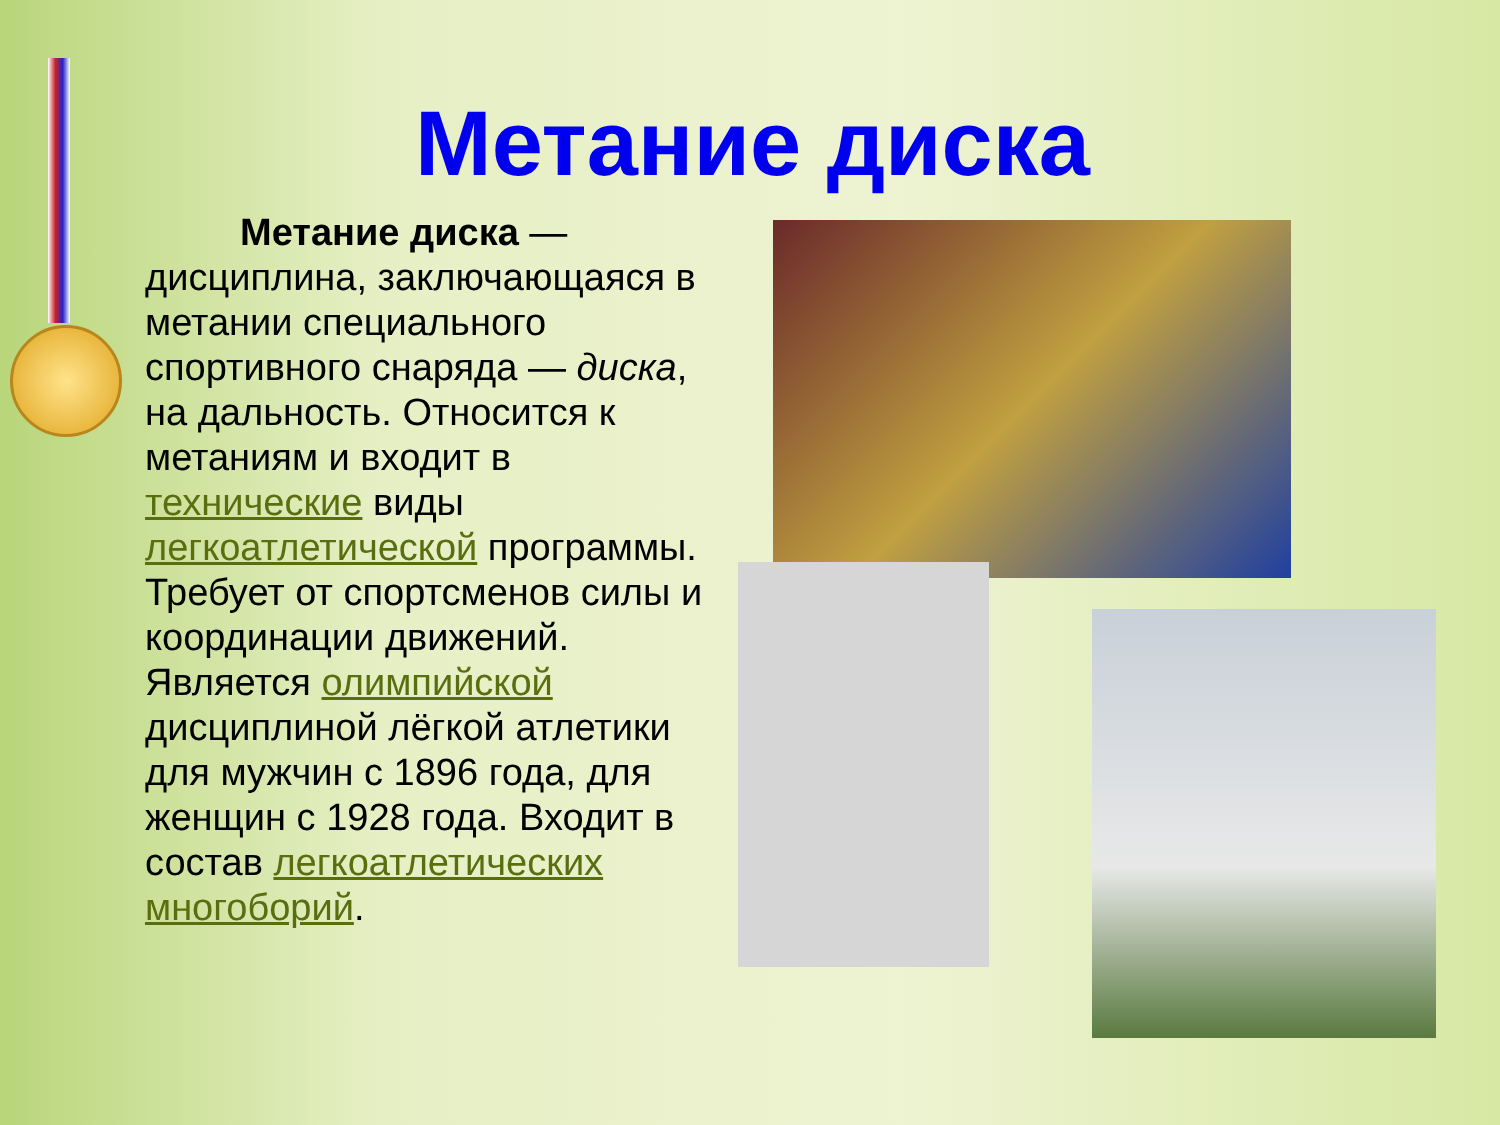Метание диска
Метание диска — дисциплина, заключающаяся в метании специального спортивного снаряда — диска, на дальность. Относится к метаниям и входит в технические виды легкоатлетической программы. Требует от спортсменов силы и координации движений. Является олимпийской дисциплиной лёгкой атлетики для мужчин с 1896 года, для женщин с 1928 года. Входит в состав легкоатлетических многоборий.